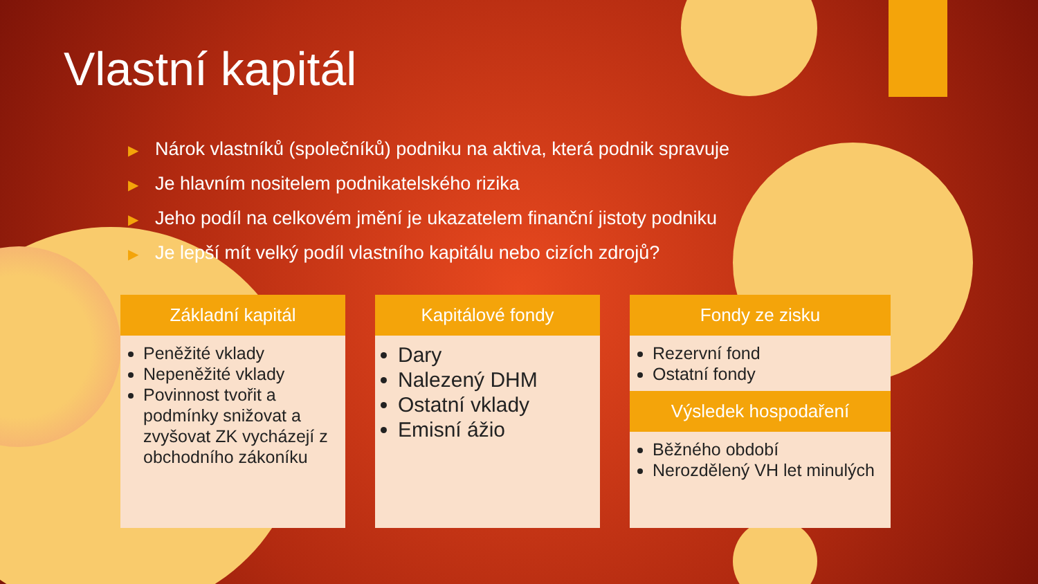Vlastní kapitál
▶ Nárok vlastníků (společníků) podniku na aktiva, která podnik spravuje
▶ Je hlavním nositelem podnikatelského rizika
▶ Jeho podíl na celkovém jmění je ukazatelem finanční jistoty podniku
▶ Je lepší mít velký podíl vlastního kapitálu nebo cizích zdrojů?
Základní kapitál
Peněžité vklady
Nepeněžité vklady
Povinnost tvořit a podmínky snižovat a zvyšovat ZK vycházejí z obchodního zákoníku
Kapitálové fondy
Dary
Nalezený DHM
Ostatní vklady
Emisní ážio
Fondy ze zisku
Rezervní fond
Ostatní fondy
Výsledek hospodaření
Běžného období
Nerozdělený VH let minulých